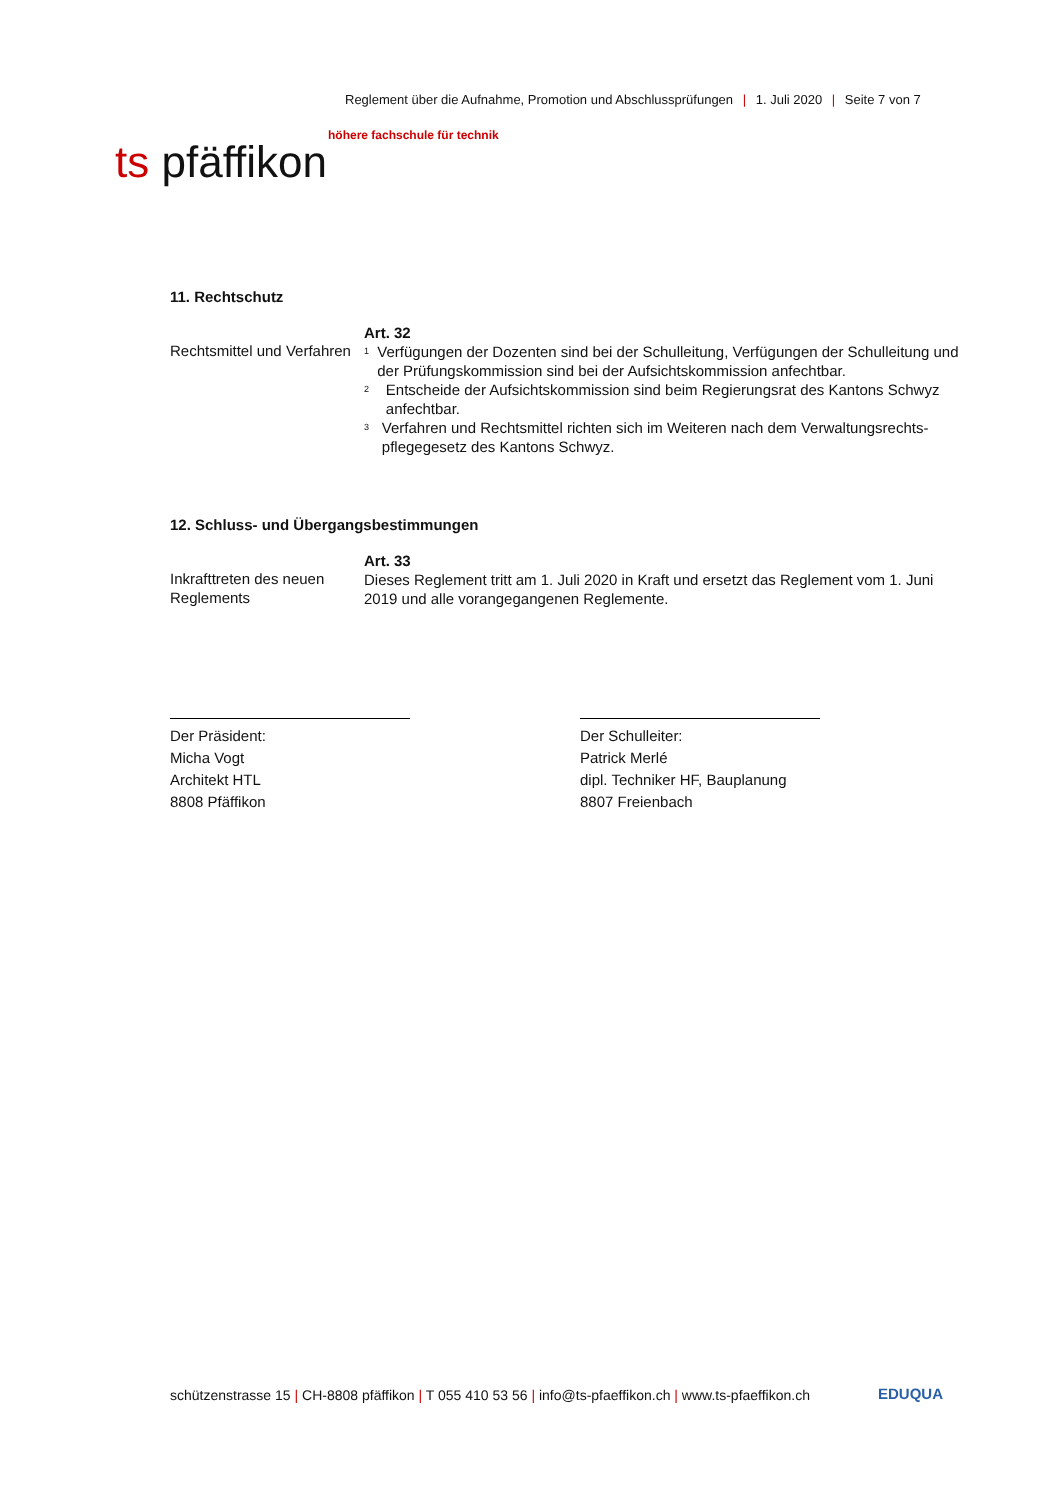Reglement über die Aufnahme, Promotion und Abschlussprüfungen | 1. Juli 2020 | Seite 7 von 7
höhere fachschule für technik
ts pfäffikon
11. Rechtschutz
Rechtsmittel und Verfahren
Art. 32
<sup>1</sup> Verfügungen der Dozenten sind bei der Schulleitung, Verfügungen der Schulleitung und der Prüfungskommission sind bei der Aufsichtskommission anfechtbar.
<sup>2</sup> Entscheide der Aufsichtskommission sind beim Regierungsrat des Kantons Schwyz anfechtbar.
<sup>3</sup> Verfahren und Rechtsmittel richten sich im Weiteren nach dem Verwaltungsrechts-pflegegesetz des Kantons Schwyz.
12. Schluss- und Übergangsbestimmungen
Inkrafttreten des neuen Reglements
Art. 33
Dieses Reglement tritt am 1. Juli 2020 in Kraft und ersetzt das Reglement vom 1. Juni 2019 und alle vorangegangenen Reglemente.
Der Präsident:
Micha Vogt
Architekt HTL
8808 Pfäffikon
Der Schulleiter:
Patrick Merlé
dipl. Techniker HF, Bauplanung
8807 Freienbach
schützenstrasse 15 | CH-8808 pfäffikon | T 055 410 53 56 | info@ts-pfaeffikon.ch | www.ts-pfaeffikon.ch
EDUQUA